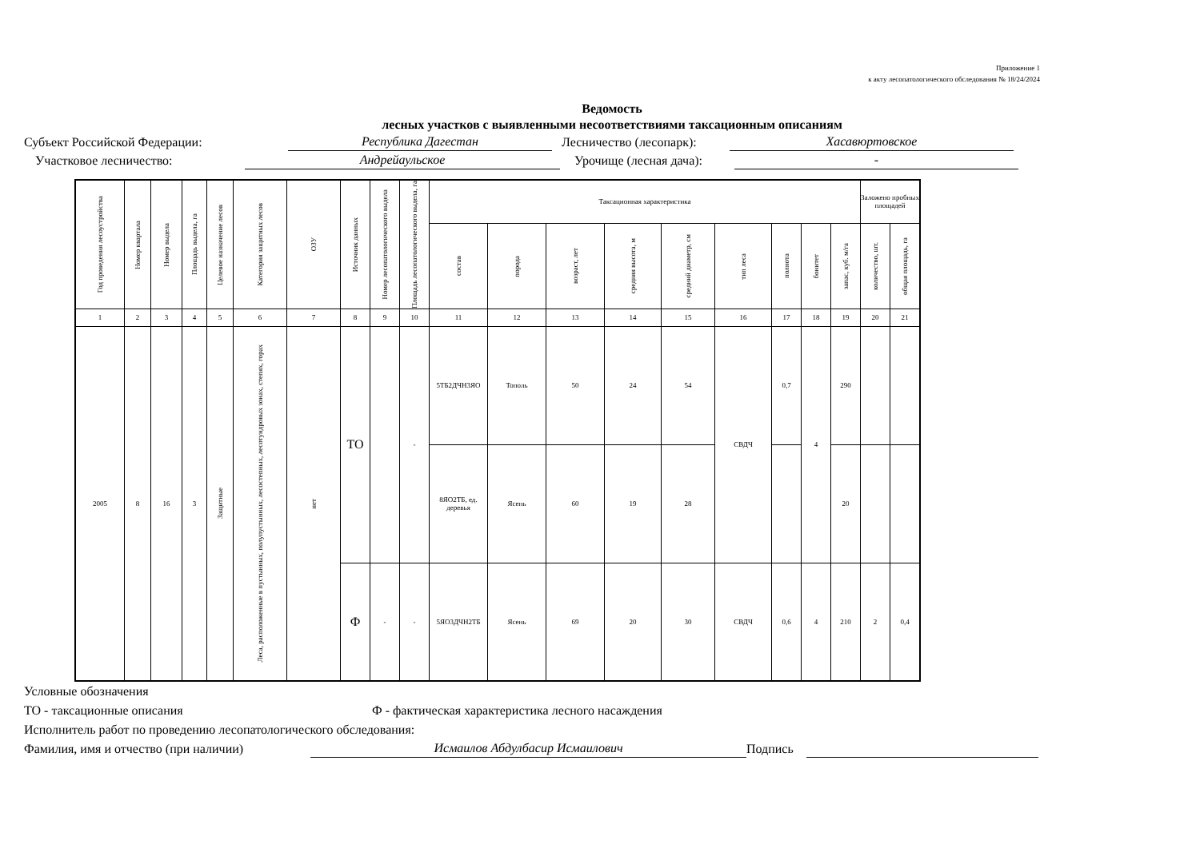Приложение 1
к акту лесопатологического обследования № 18/24/2024
Ведомость
лесных участков с выявленными несоответствиями таксационным описаниям
Субъект Российской Федерации: Республика Дагестан Лесничество (лесопарк): Хасавюртовское
Участковое лесничество: Андрейаульское Урочище (лесная дача): -
| Год проведения лесоустройства | Номер квартала | Номер выдела | Площадь выдела, га | Целевое назначение лесов | Категория защитных лесов | ОЗУ | Источник данных | Номер лесопатологического выдела | Площадь лесопатологического выдела, га | Таксационная характеристика | | | | | | | | | Заложено пробных площадей | |
| --- | --- | --- | --- | --- | --- | --- | --- | --- | --- | --- | --- | --- | --- | --- | --- | --- | --- | --- | --- | --- |
| | | | | | | | | | | состав | порода | возраст, лет | средняя высота, м | средний диаметр, см | тип леса | полнота | бонитет | запас, куб. м/га | количество, шт. | общая площадь, га |
| 1 | 2 | 3 | 4 | 5 | 6 | 7 | 8 | 9 | 10 | 11 | 12 | 13 | 14 | 15 | 16 | 17 | 18 | 19 | 20 | 21 |
| 2005 | 8 | 16 | 3 | Защитные | Леса, расположенные в пустынных, полупустынных, лесостепных, лесотундровых зонах, степях, горах | нет | ТО | | - | 5ТБ2ДЧН3ЯО | Тополь | 50 | 24 | 54 | СВДЧ | 0,7 | 4 | 290 | | |
| | | | | | | | | | | 8ЯО2ТБ, ед. деревья | Ясень | 60 | 19 | 28 | | | | 20 | | |
| | | | | | | | Ф | - | - | 5ЯО3ДЧН2ТБ | Ясень | 69 | 20 | 30 | СВДЧ | 0,6 | 4 | 210 | 2 | 0,4 |
Условные обозначения
ТО - таксационные описания Ф - фактическая характеристика лесного насаждения
Исполнитель работ по проведению лесопатологического обследования:
Фамилия, имя и отчество (при наличии) Исмаилов Абдулбасир Исмаилович Подпись